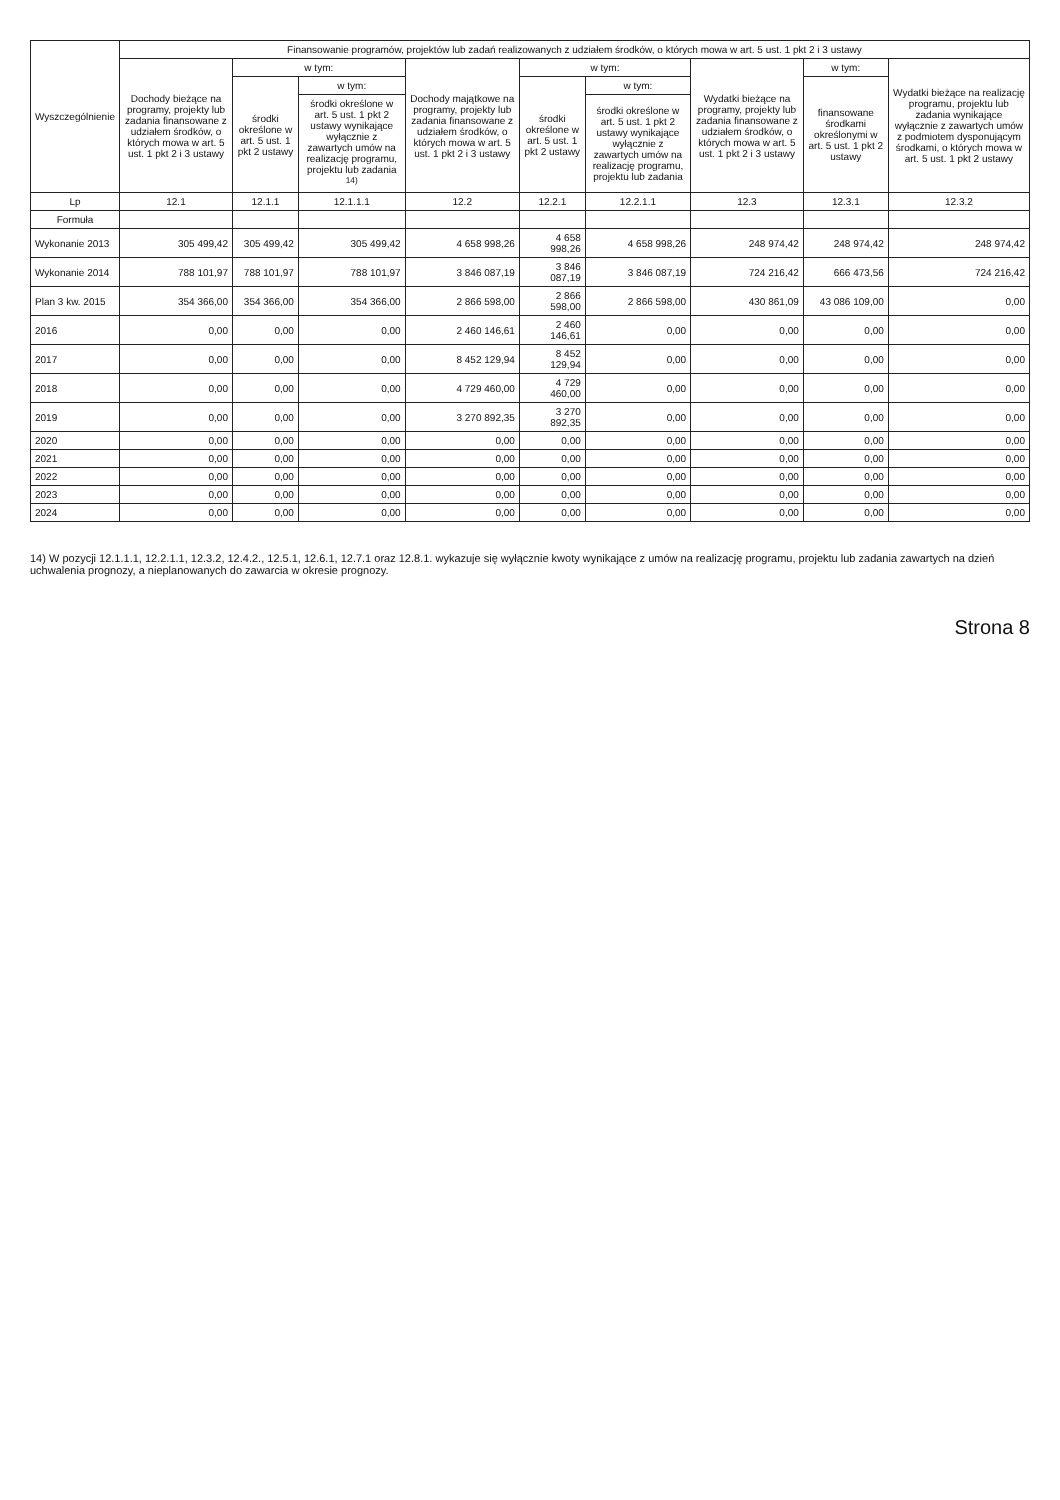| Wyszczególnienie | Finansowanie programów, projektów lub zadań realizowanych z udziałem środków, o których mowa w art. 5 ust. 1 pkt 2 i 3 ustawy | | | | | | | | |
| --- | --- | --- | --- | --- | --- | --- | --- | --- | --- |
| | Dochody bieżące na programy, projekty lub zadania finansowane z udziałem środków, o których mowa w art. 5 ust. 1 pkt 2 i 3 ustawy | w tym: | | Dochody majątkowe na programy, projekty lub zadania finansowane z udziałem środków, o których mowa w art. 5 ust. 1 pkt 2 i 3 ustawy | w tym: | | Wydatki bieżące na programy, projekty lub zadania finansowane z udziałem środków, o których mowa w art. 5 ust. 1 pkt 2 i 3 ustawy | w tym: | Wydatki bieżące na realizację programu, projektu lub zadania wynikające wyłącznie z zawartych umów z podmiotem dysponującym środkami, o których mowa w art. 5 ust. 1 pkt 2 ustawy |
| | | środki określone w art. 5 ust. 1 pkt 2 ustawy | w tym: | | środki określone w art. 5 ust. 1 pkt 2 ustawy | w tym: | | finansowane środkami określonymi w art. 5 ust. 1 pkt 2 ustawy | |
| | | | środki określone w art. 5 ust. 1 pkt 2 ustawy wynikające wyłącznie z zawartych umów na realizację programu, projektu lub zadania <sup>14)</sup> | | | środki określone w art. 5 ust. 1 pkt 2 ustawy wynikające wyłącznie z zawartych umów na realizację programu, projektu lub zadania | | | |
| Lp | 12.1 | 12.1.1 | 12.1.1.1 | 12.2 | 12.2.1 | 12.2.1.1 | 12.3 | 12.3.1 | 12.3.2 |
| Formuła | | | | | | | | | |
| Wykonanie 2013 | 305 499,42 | 305 499,42 | 305 499,42 | 4 658 998,26 | 4 658 998,26 | 4 658 998,26 | 248 974,42 | 248 974,42 | 248 974,42 |
| Wykonanie 2014 | 788 101,97 | 788 101,97 | 788 101,97 | 3 846 087,19 | 3 846 087,19 | 3 846 087,19 | 724 216,42 | 666 473,56 | 724 216,42 |
| Plan 3 kw. 2015 | 354 366,00 | 354 366,00 | 354 366,00 | 2 866 598,00 | 2 866 598,00 | 2 866 598,00 | 430 861,09 | 43 086 109,00 | 0,00 |
| 2016 | 0,00 | 0,00 | 0,00 | 2 460 146,61 | 2 460 146,61 | 0,00 | 0,00 | 0,00 | 0,00 |
| 2017 | 0,00 | 0,00 | 0,00 | 8 452 129,94 | 8 452 129,94 | 0,00 | 0,00 | 0,00 | 0,00 |
| 2018 | 0,00 | 0,00 | 0,00 | 4 729 460,00 | 4 729 460,00 | 0,00 | 0,00 | 0,00 | 0,00 |
| 2019 | 0,00 | 0,00 | 0,00 | 3 270 892,35 | 3 270 892,35 | 0,00 | 0,00 | 0,00 | 0,00 |
| 2020 | 0,00 | 0,00 | 0,00 | 0,00 | 0,00 | 0,00 | 0,00 | 0,00 | 0,00 |
| 2021 | 0,00 | 0,00 | 0,00 | 0,00 | 0,00 | 0,00 | 0,00 | 0,00 | 0,00 |
| 2022 | 0,00 | 0,00 | 0,00 | 0,00 | 0,00 | 0,00 | 0,00 | 0,00 | 0,00 |
| 2023 | 0,00 | 0,00 | 0,00 | 0,00 | 0,00 | 0,00 | 0,00 | 0,00 | 0,00 |
| 2024 | 0,00 | 0,00 | 0,00 | 0,00 | 0,00 | 0,00 | 0,00 | 0,00 | 0,00 |
14) W pozycji 12.1.1.1, 12.2.1.1, 12.3.2, 12.4.2., 12.5.1, 12.6.1, 12.7.1 oraz 12.8.1. wykazuje się wyłącznie kwoty wynikające z umów na realizację programu, projektu lub zadania zawartych na dzień uchwalenia prognozy, a nieplanowanych do zawarcia w okresie prognozy.
Strona 8